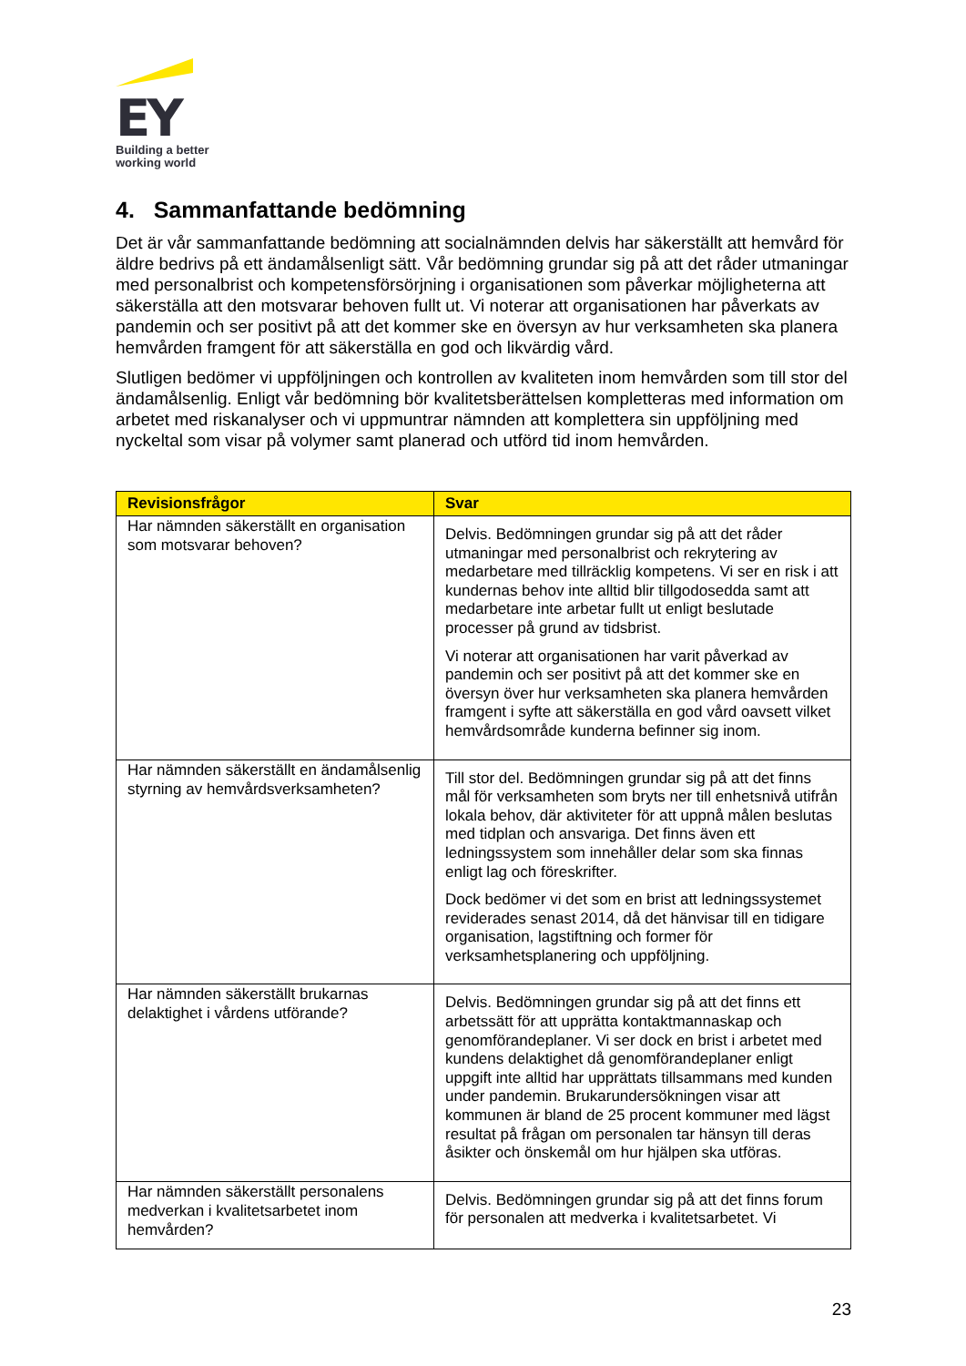EY
Building a better
working world
4. Sammanfattande bedömning
Det är vår sammanfattande bedömning att socialnämnden delvis har säkerställt att hemvård för äldre bedrivs på ett ändamålsenligt sätt. Vår bedömning grundar sig på att det råder utmaningar med personalbrist och kompetensförsörjning i organisationen som påverkar möjligheterna att säkerställa att den motsvarar behoven fullt ut. Vi noterar att organisationen har påverkats av pandemin och ser positivt på att det kommer ske en översyn av hur verksamheten ska planera hemvården framgent för att säkerställa en god och likvärdig vård.
Slutligen bedömer vi uppföljningen och kontrollen av kvaliteten inom hemvården som till stor del ändamålsenlig. Enligt vår bedömning bör kvalitetsberättelsen kompletteras med information om arbetet med riskanalyser och vi uppmuntrar nämnden att komplettera sin uppföljning med nyckeltal som visar på volymer samt planerad och utförd tid inom hemvården.
| Revisionsfrågor | Svar |
| --- | --- |
| Har nämnden säkerställt en organisation som motsvarar behoven? | Delvis. Bedömningen grundar sig på att det råder utmaningar med personalbrist och rekrytering av medarbetare med tillräcklig kompetens. Vi ser en risk i att kundernas behov inte alltid blir tillgodosedda samt att medarbetare inte arbetar fullt ut enligt beslutade processer på grund av tidsbrist. Vi noterar att organisationen har varit påverkad av pandemin och ser positivt på att det kommer ske en översyn över hur verksamheten ska planera hemvården framgent i syfte att säkerställa en god vård oavsett vilket hemvårdsområde kunderna befinner sig inom. |
| Har nämnden säkerställt en ändamålsenlig styrning av hemvårdsverksamheten? | Till stor del. Bedömningen grundar sig på att det finns mål för verksamheten som bryts ner till enhetsnivå utifrån lokala behov, där aktiviteter för att uppnå målen beslutas med tidplan och ansvariga. Det finns även ett ledningssystem som innehåller delar som ska finnas enligt lag och föreskrifter. Dock bedömer vi det som en brist att ledningssystemet reviderades senast 2014, då det hänvisar till en tidigare organisation, lagstiftning och former för verksamhetsplanering och uppföljning. |
| Har nämnden säkerställt brukarnas delaktighet i vårdens utförande? | Delvis. Bedömningen grundar sig på att det finns ett arbetssätt för att upprätta kontaktmannaskap och genomförandeplaner. Vi ser dock en brist i arbetet med kundens delaktighet då genomförandeplaner enligt uppgift inte alltid har upprättats tillsammans med kunden under pandemin. Brukarundersökningen visar att kommunen är bland de 25 procent kommuner med lägst resultat på frågan om personalen tar hänsyn till deras åsikter och önskemål om hur hjälpen ska utföras. |
| Har nämnden säkerställt personalens medverkan i kvalitetsarbetet inom hemvården? | Delvis. Bedömningen grundar sig på att det finns forum för personalen att medverka i kvalitetsarbetet. Vi |
23